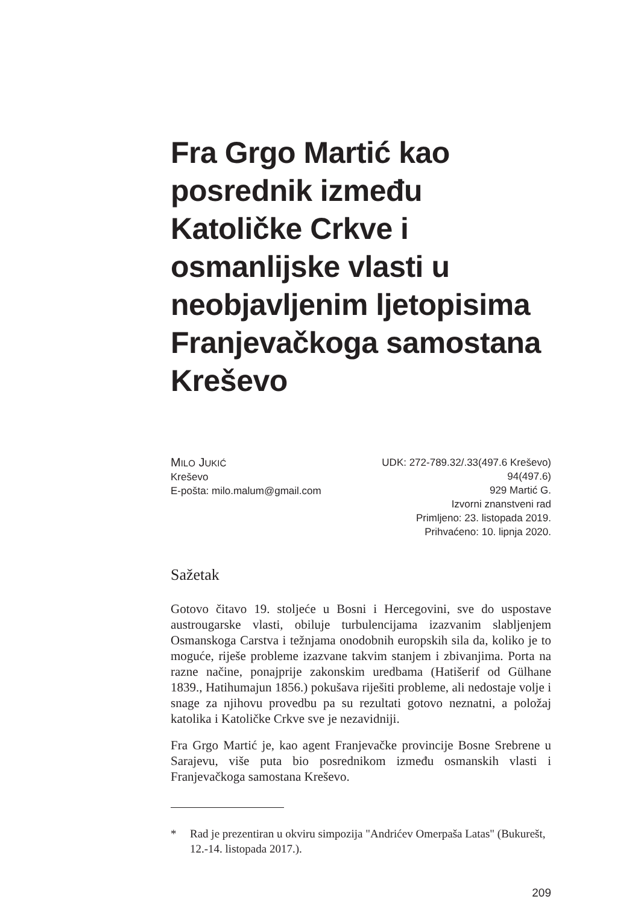Fra Grgo Martić kao posrednik između Katoličke Crkve i osmanlijske vlasti u neobjavljenim ljetopisima Franjevačkoga samostana Kreševo
MILO JUKIĆ
Kreševo
E-pošta: milo.malum@gmail.com
UDK: 272-789.32/.33(497.6 Kreševo)
94(497.6)
929 Martić G.
Izvorni znanstveni rad
Primljeno: 23. listopada 2019.
Prihvaćeno: 10. lipnja 2020.
Sažetak
Gotovo čitavo 19. stoljeće u Bosni i Hercegovini, sve do uspostave austrougarske vlasti, obiluje turbulencijama izazvanim slabljenjem Osmanskoga Carstva i težnjama onodobnih europskih sila da, koliko je to moguće, riješe probleme izazvane takvim stanjem i zbivanjima. Porta na razne načine, ponajprije zakonskim uredbama (Hatišerif od Gülhane 1839., Hatihumajun 1856.) pokušava riješiti probleme, ali nedostaje volje i snage za njihovu provedbu pa su rezultati gotovo neznatni, a položaj katolika i Katoličke Crkve sve je nezavidniji.
Fra Grgo Martić je, kao agent Franjevačke provincije Bosne Srebrene u Sarajevu, više puta bio posrednikom između osmanskih vlasti i Franjevačkoga samostana Kreševo.
* Rad je prezentiran u okviru simpozija "Andrićev Omerpaša Latas" (Bukurešt, 12.-14. listopada 2017.).
209